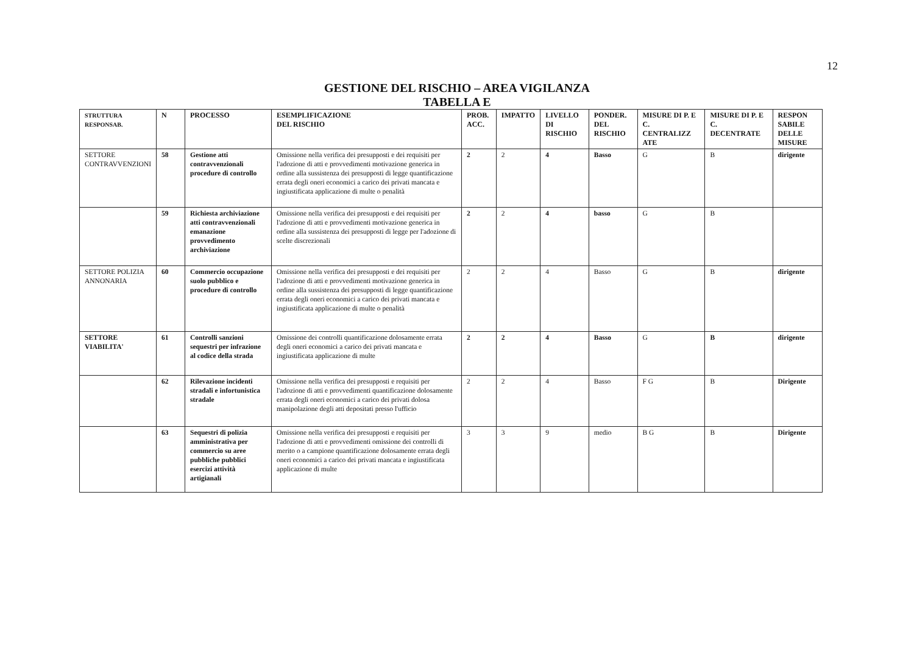12
GESTIONE DEL RISCHIO – AREA VIGILANZA
TABELLA E
| STRUTTURA RESPONSAB. | N | PROCESSO | ESEMPLIFICAZIONE DEL RISCHIO | PROB. ACC. | IMPATTO | LIVELLO DI RISCHIO | PONDER. DEL RISCHIO | MISURE DI P. E C. CENTRALIZZ ATE | MISURE DI P. E C. DECENTRATE | RESPON SABILE DELLE MISURE |
| --- | --- | --- | --- | --- | --- | --- | --- | --- | --- | --- |
| SETTORE CONTRAVVENZIONI | 58 | Gestione atti contravvenzionali procedure di controllo | Omissione nella verifica dei presupposti e dei requisiti per l'adozione di atti e provvedimenti motivazione generica in ordine alla sussistenza dei presupposti di legge quantificazione errata degli oneri economici a carico dei privati mancata e ingiustificata applicazione di multe o penalità | 2 | 2 | 4 | Basso | G | B | dirigente |
| | 59 | Richiesta archiviazione atti contravvenzionali emanazione provvedimento archiviazione | Omissione nella verifica dei presupposti e dei requisiti per l'adozione di atti e provvedimenti motivazione generica in ordine alla sussistenza dei presupposti di legge per l'adozione di scelte discrezionali | 2 | 2 | 4 | basso | G | B | |
| SETTORE POLIZIA ANNONARIA | 60 | Commercio occupazione suolo pubblico e procedure di controllo | Omissione nella verifica dei presupposti e dei requisiti per l'adozione di atti e provvedimenti motivazione generica in ordine alla sussistenza dei presupposti di legge quantificazione errata degli oneri economici a carico dei privati mancata e ingiustificata applicazione di multe o penalità | 2 | 2 | 4 | Basso | G | B | dirigente |
| SETTORE VIABILITA' | 61 | Controlli sanzioni sequestri per infrazione al codice della strada | Omissione dei controlli quantificazione dolosamente errata degli oneri economici a carico dei privati mancata e ingiustificata applicazione di multe | 2 | 2 | 4 | Basso | G | B | dirigente |
| | 62 | Rilevazione incidenti stradali e infortunistica stradale | Omissione nella verifica dei presupposti e requisiti per l'adozione di atti e provvedimenti quantificazione dolosamente errata degli oneri economici a carico dei privati dolosa manipolazione degli atti depositati presso l'ufficio | 2 | 2 | 4 | Basso | F G | B | Dirigente |
| | 63 | Sequestri di polizia amministrativa per commercio su aree pubbliche pubblici esercizi attività artigianali | Omissione nella verifica dei presupposti e requisiti per l'adozione di atti e provvedimenti omissione dei controlli di merito o a campione quantificazione dolosamente errata degli oneri economici a carico dei privati mancata e ingiustificata applicazione di multe | 3 | 3 | 9 | medio | B G | B | Dirigente |